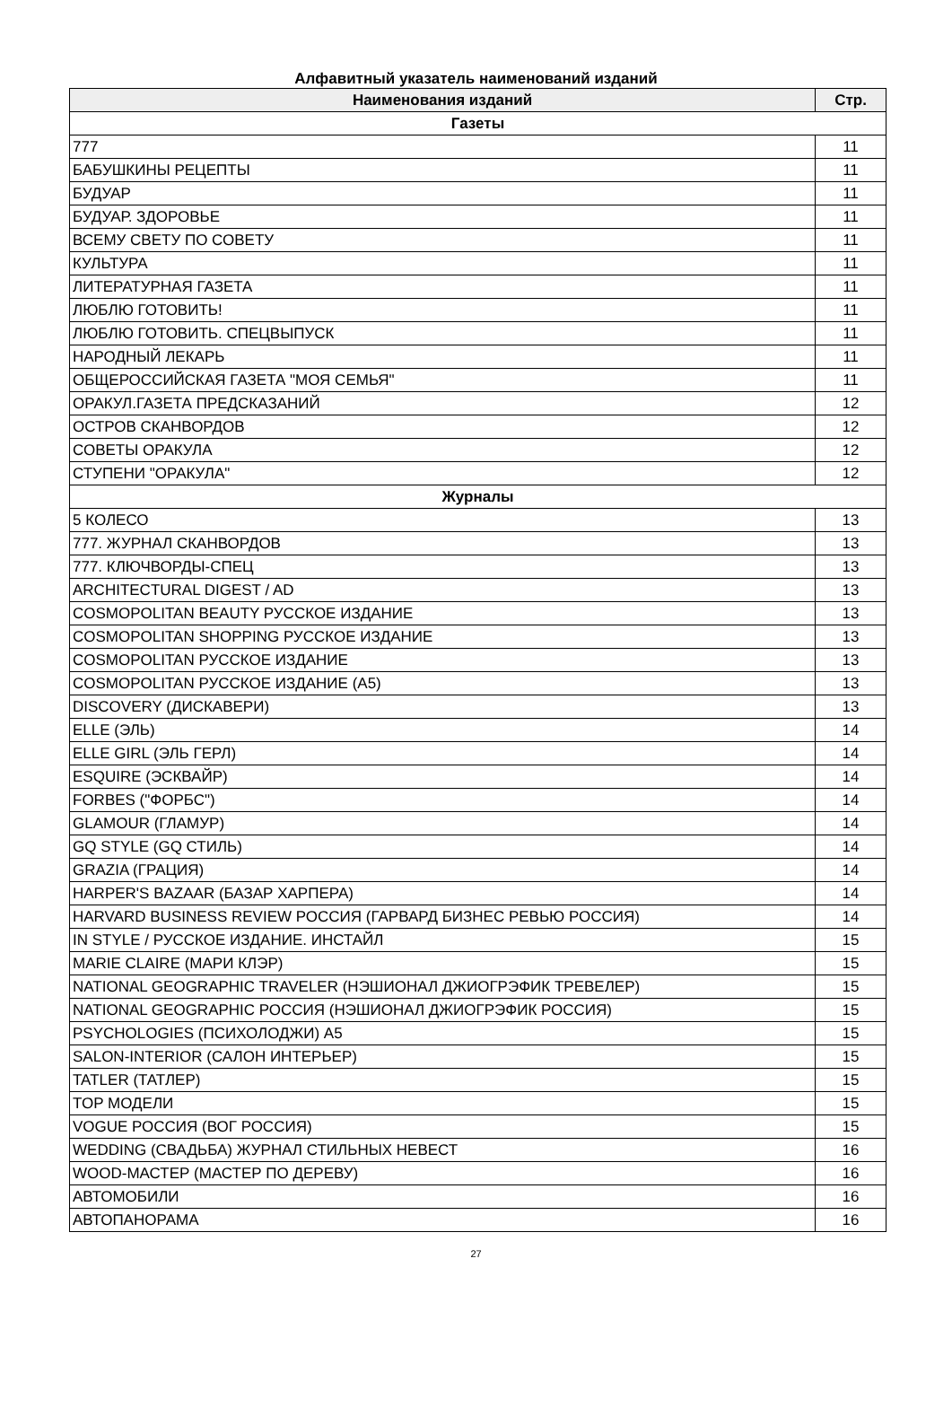Алфавитный указатель наименований изданий
| Наименования изданий | Стр. |
| --- | --- |
| Газеты | |
| 777 | 11 |
| БАБУШКИНЫ РЕЦЕПТЫ | 11 |
| БУДУАР | 11 |
| БУДУАР. ЗДОРОВЬЕ | 11 |
| ВСЕМУ СВЕТУ ПО СОВЕТУ | 11 |
| КУЛЬТУРА | 11 |
| ЛИТЕРАТУРНАЯ ГАЗЕТА | 11 |
| ЛЮБЛЮ ГОТОВИТЬ! | 11 |
| ЛЮБЛЮ ГОТОВИТЬ. СПЕЦВЫПУСК | 11 |
| НАРОДНЫЙ ЛЕКАРЬ | 11 |
| ОБЩЕРОССИЙСКАЯ ГАЗЕТА "МОЯ СЕМЬЯ" | 11 |
| ОРАКУЛ.ГАЗЕТА ПРЕДСКАЗАНИЙ | 12 |
| ОСТРОВ СКАНВОРДОВ | 12 |
| СОВЕТЫ ОРАКУЛА | 12 |
| СТУПЕНИ "ОРАКУЛА" | 12 |
| Журналы | |
| 5 КОЛЕСО | 13 |
| 777. ЖУРНАЛ СКАНВОРДОВ | 13 |
| 777. КЛЮЧВОРДЫ-СПЕЦ | 13 |
| ARCHITECTURAL DIGEST / AD | 13 |
| COSMOPOLITAN BEAUTY РУССКОЕ ИЗДАНИЕ | 13 |
| COSMOPOLITAN SHOPPING РУССКОЕ ИЗДАНИЕ | 13 |
| COSMOPOLITAN РУССКОЕ ИЗДАНИЕ | 13 |
| COSMOPOLITAN РУССКОЕ ИЗДАНИЕ (А5) | 13 |
| DISCOVERY (ДИСКАВЕРИ) | 13 |
| ELLE (ЭЛЬ) | 14 |
| ELLE GIRL (ЭЛЬ ГЕРЛ) | 14 |
| ESQUIRE (ЭСКВАЙР) | 14 |
| FORBES ("ФОРБС") | 14 |
| GLAMOUR (ГЛАМУР) | 14 |
| GQ STYLE (GQ СТИЛЬ) | 14 |
| GRAZIA (ГРАЦИЯ) | 14 |
| HARPER'S BAZAAR (БАЗАР ХАРПЕРА) | 14 |
| HARVARD BUSINESS REVIEW РОССИЯ (ГАРВАРД БИЗНЕС РЕВЬЮ РОССИЯ) | 14 |
| IN STYLE / РУССКОЕ ИЗДАНИЕ. ИНСТАЙЛ | 15 |
| MARIE CLAIRE (МАРИ КЛЭР) | 15 |
| NATIONAL GEOGRAPHIC TRAVELER (НЭШИОНАЛ ДЖИОГРЭФИК ТРЕВЕЛЕР) | 15 |
| NATIONAL GEOGRAPHIC РОССИЯ (НЭШИОНАЛ ДЖИОГРЭФИК РОССИЯ) | 15 |
| PSYCHOLOGIES (ПСИХОЛОДЖИ) А5 | 15 |
| SALON-INTERIOR (САЛОН ИНТЕРЬЕР) | 15 |
| TATLER (ТАТЛЕР) | 15 |
| TOP МОДЕЛИ | 15 |
| VOGUE РОССИЯ (ВОГ РОССИЯ) | 15 |
| WEDDING (СВАДЬБА) ЖУРНАЛ СТИЛЬНЫХ НЕВЕСТ | 16 |
| WOOD-МАСТЕР (МАСТЕР ПО ДЕРЕВУ) | 16 |
| АВТОМОБИЛИ | 16 |
| АВТОПАНОРАМА | 16 |
27